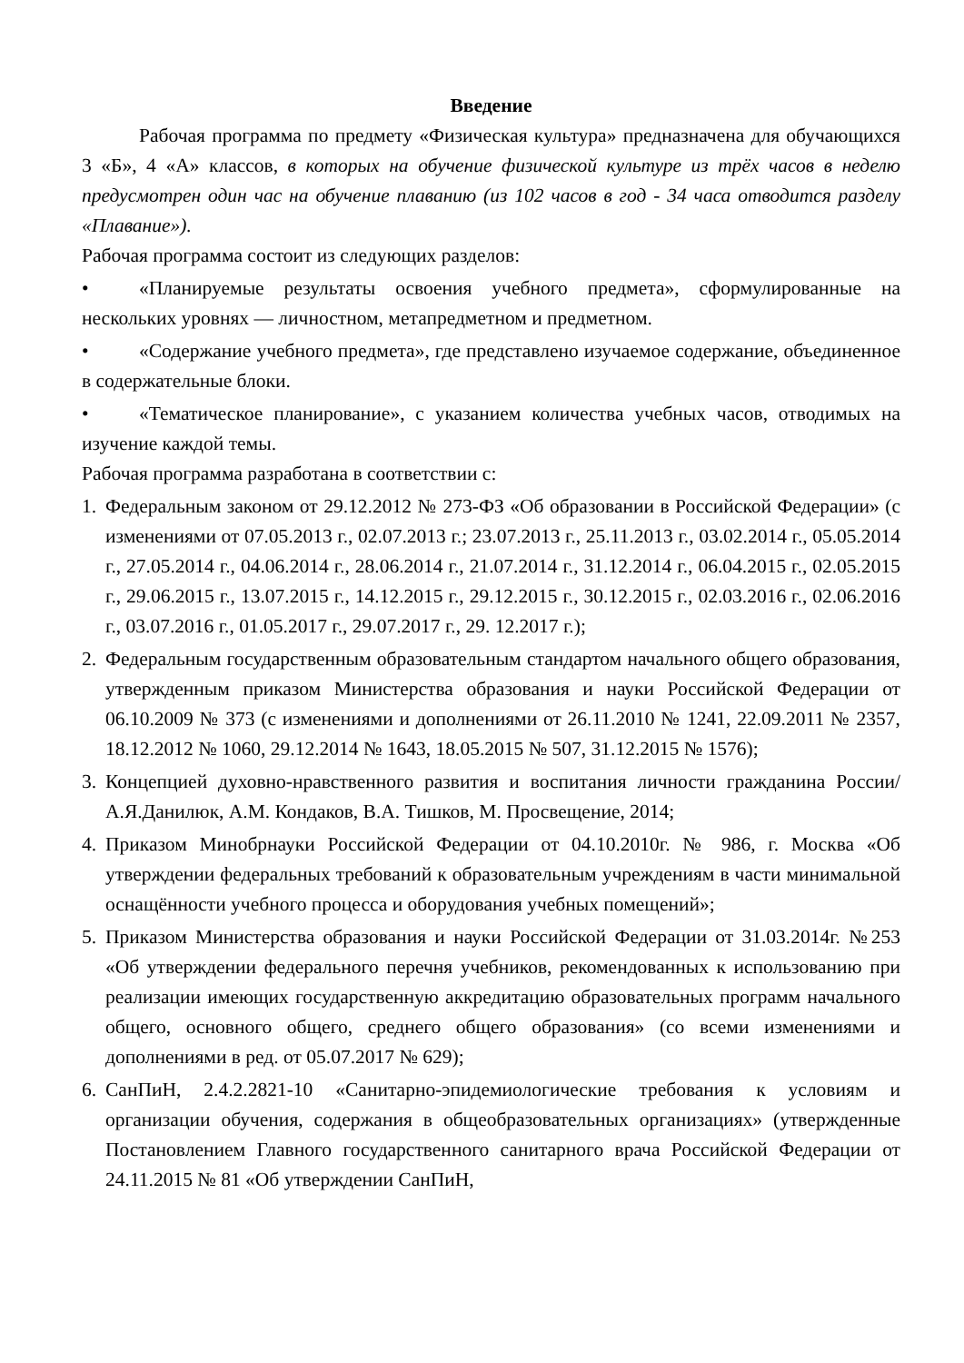Введение
Рабочая программа по предмету «Физическая культура» предназначена для обучающихся 3 «Б», 4 «А» классов, в которых на обучение физической культуре из трёх часов в неделю предусмотрен один час на обучение плаванию (из 102 часов в год - 34 часа отводится разделу «Плавание»).
Рабочая программа состоит из следующих разделов:
• «Планируемые результаты освоения учебного предмета», сформулированные на нескольких уровнях — личностном, метапредметном и предметном.
• «Содержание учебного предмета», где представлено изучаемое содержание, объединенное в содержательные блоки.
• «Тематическое планирование», с указанием количества учебных часов, отводимых на изучение каждой темы.
Рабочая программа разработана в соответствии с:
1. Федеральным законом от 29.12.2012 № 273-ФЗ «Об образовании в Российской Федерации» (с изменениями от 07.05.2013 г., 02.07.2013 г.; 23.07.2013 г., 25.11.2013 г., 03.02.2014 г., 05.05.2014 г., 27.05.2014 г., 04.06.2014 г., 28.06.2014 г., 21.07.2014 г., 31.12.2014 г., 06.04.2015 г., 02.05.2015 г., 29.06.2015 г., 13.07.2015 г., 14.12.2015 г., 29.12.2015 г., 30.12.2015 г., 02.03.2016 г., 02.06.2016 г., 03.07.2016 г., 01.05.2017 г., 29.07.2017 г., 29. 12.2017 г.);
2. Федеральным государственным образовательным стандартом начального общего образования, утвержденным приказом Министерства образования и науки Российской Федерации от 06.10.2009 № 373 (с изменениями и дополнениями от 26.11.2010 № 1241, 22.09.2011 № 2357, 18.12.2012 № 1060, 29.12.2014 № 1643, 18.05.2015 № 507, 31.12.2015 № 1576);
3. Концепцией духовно-нравственного развития и воспитания личности гражданина России/ А.Я.Данилюк, А.М. Кондаков, В.А. Тишков, М. Просвещение, 2014;
4. Приказом Минобрнауки Российской Федерации от 04.10.2010г. № 986, г. Москва «Об утверждении федеральных требований к образовательным учреждениям в части минимальной оснащённости учебного процесса и оборудования учебных помещений»;
5. Приказом Министерства образования и науки Российской Федерации от 31.03.2014г. №253 «Об утверждении федерального перечня учебников, рекомендованных к использованию при реализации имеющих государственную аккредитацию образовательных программ начального общего, основного общего, среднего общего образования» (со всеми изменениями и дополнениями в ред. от 05.07.2017 № 629);
6. СанПиН, 2.4.2.2821-10 «Санитарно-эпидемиологические требования к условиям и организации обучения, содержания в общеобразовательных организациях» (утвержденные Постановлением Главного государственного санитарного врача Российской Федерации от 24.11.2015 № 81 «Об утверждении СанПиН,